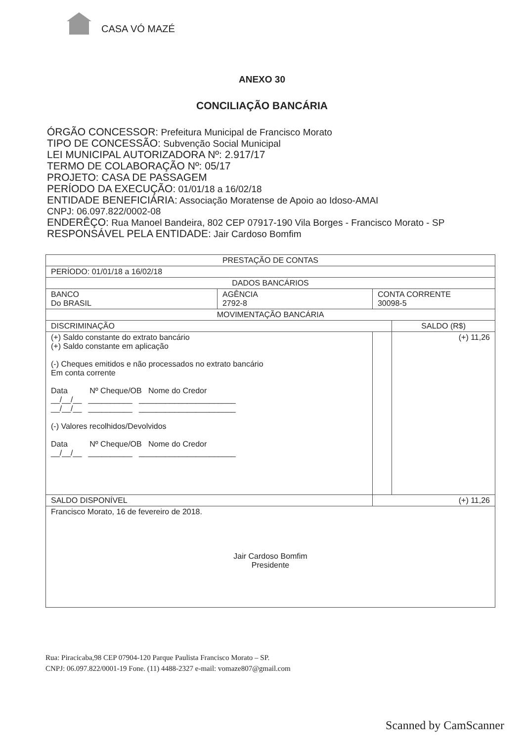CASA VÓ MAZÉ
ANEXO 30
CONCILIAÇÃO BANCÁRIA
ÓRGÃO CONCESSOR: Prefeitura Municipal de Francisco Morato
TIPO DE CONCESSÃO: Subvenção Social Municipal
LEI MUNICIPAL AUTORIZADORA Nº: 2.917/17
TERMO DE COLABORAÇÃO Nº: 05/17
PROJETO: CASA DE PASSAGEM
PERÍODO DA EXECUÇÃO: 01/01/18 a 16/02/18
ENTIDADE BENEFICIÁRIA: Associação Moratense de Apoio ao Idoso-AMAI
CNPJ: 06.097.822/0002-08
ENDERÊÇO: Rua Manoel Bandeira, 802 CEP 07917-190 Vila Borges - Francisco Morato - SP
RESPONSÁVEL PELA ENTIDADE: Jair Cardoso Bomfim
| PRESTAÇÃO DE CONTAS | | | |
| PERÍODO: 01/01/18 a 16/02/18 | | | |
| DADOS BANCÁRIOS | | | |
| BANCO Do BRASIL | AGÊNCIA 2792-8 | CONTA CORRENTE 30098-5 | |
| MOVIMENTAÇÃO BANCÁRIA | | | |
| DISCRIMINAÇÃO | | | SALDO (R$) |
| (+) Saldo constante do extrato bancário (+) Saldo constante em aplicação (-) Cheques emitidos e não processados no extrato bancário Em conta corrente Data Nº Cheque/OB Nome do Credor __/__/__ __________ ______________________ __/__/__ __________ ______________________ (-) Valores recolhidos/Devolvidos Data Nº Cheque/OB Nome do Credor __/__/__ __________ ______________________ | | | (+) 11,26 |
| SALDO DISPONÍVEL | | (+) 11,26 | |
| Francisco Morato, 16 de fevereiro de 2018. Jair Cardoso Bomfim Presidente | | | |
Rua: Piracicaba,98 CEP 07904-120 Parque Paulista Francisco Morato – SP.
CNPJ: 06.097.822/0001-19 Fone. (11) 4488-2327 e-mail: vomaze807@gmail.com
Scanned by CamScanner